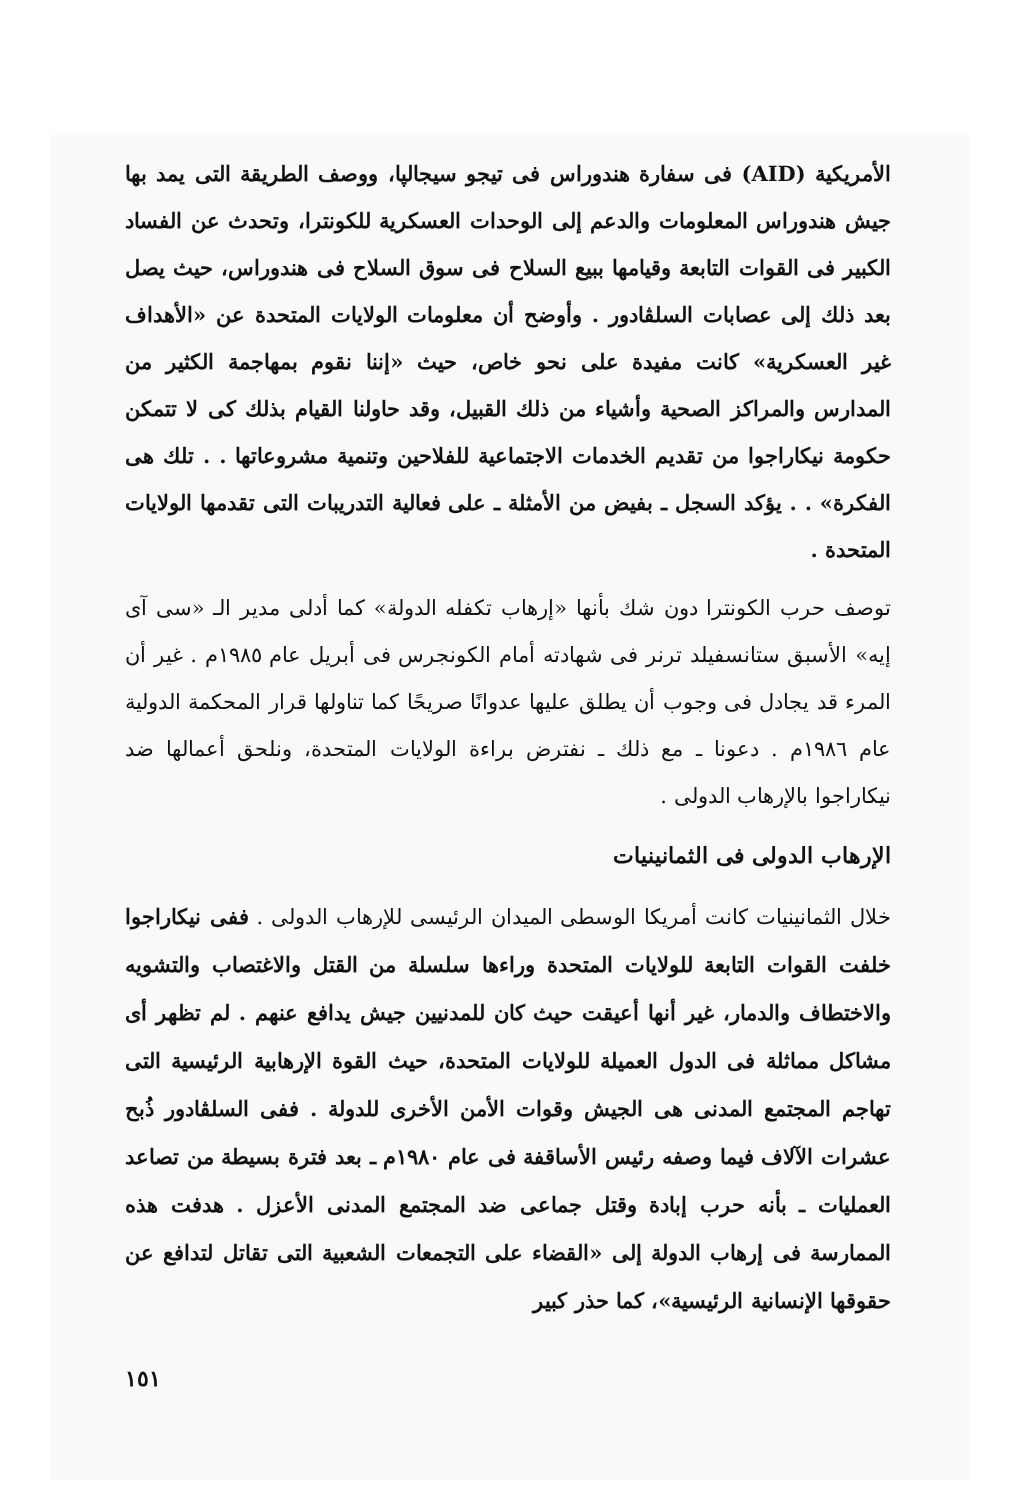الأمريكية (AID) فى سفارة هندوراس فى تيجو سيجالپا، ووصف الطريقة التى يمد بها جيش هندوراس المعلومات والدعم إلى الوحدات العسكرية للكونترا، وتحدث عن الفساد الكبير فى القوات التابعة وقيامها ببيع السلاح فى سوق السلاح فى هندوراس، حيث يصل بعد ذلك إلى عصابات السلڤادور . وأوضح أن معلومات الولايات المتحدة عن «الأهداف غير العسكرية» كانت مفيدة على نحو خاص، حيث «إننا نقوم بمهاجمة الكثير من المدارس والمراكز الصحية وأشياء من ذلك القبيل، وقد حاولنا القيام بذلك كى لا تتمكن حكومة نيكاراجوا من تقديم الخدمات الاجتماعية للفلاحين وتنمية مشروعاتها . . تلك هى الفكرة» . . يؤكد السجل ـ بفيض من الأمثلة ـ على فعالية التدريبات التى تقدمها الولايات المتحدة .
توصف حرب الكونترا دون شك بأنها «إرهاب تكفله الدولة» كما أدلى مدير الـ «سى آى إيه» الأسبق ستانسفيلد ترنر فى شهادته أمام الكونجرس فى أبريل عام ١٩٨٥م . غير أن المرء قد يجادل فى وجوب أن يطلق عليها عدوانًا صريحًا كما تناولها قرار المحكمة الدولية عام ١٩٨٦م . دعونا ـ مع ذلك ـ نفترض براءة الولايات المتحدة، ونلحق أعمالها ضد نيكاراجوا بالإرهاب الدولى .
الإرهاب الدولى فى الثمانينيات
خلال الثمانينيات كانت أمريكا الوسطى الميدان الرئيسى للإرهاب الدولى . ففى نيكاراجوا خلفت القوات التابعة للولايات المتحدة وراءها سلسلة من القتل والاغتصاب والتشويه والاختطاف والدمار، غير أنها أعيقت حيث كان للمدنيين جيش يدافع عنهم . لم تظهر أى مشاكل مماثلة فى الدول العميلة للولايات المتحدة، حيث القوة الإرهابية الرئيسية التى تهاجم المجتمع المدنى هى الجيش وقوات الأمن الأخرى للدولة . ففى السلڤادور ذُبح عشرات الآلاف فيما وصفه رئيس الأساقفة فى عام ١٩٨٠م ـ بعد فترة بسيطة من تصاعد العمليات ـ بأنه حرب إبادة وقتل جماعى ضد المجتمع المدنى الأعزل . هدفت هذه الممارسة فى إرهاب الدولة إلى «القضاء على التجمعات الشعبية التى تقاتل لتدافع عن حقوقها الإنسانية الرئيسية»، كما حذر كبير
١٥١